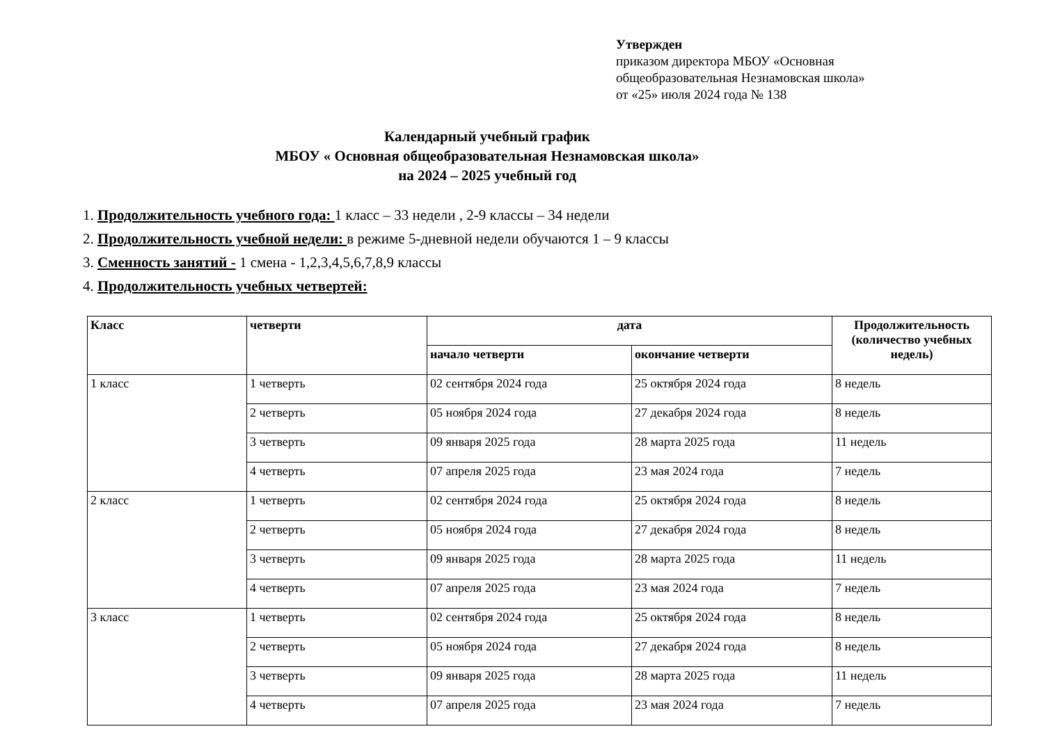Утвержден
приказом директора МБОУ «Основная
общеобразовательная Незнамовская школа»
от «25» июля 2024 года № 138
Календарный учебный график
МБОУ « Основная общеобразовательная Незнамовская школа»
на 2024 – 2025 учебный год
1. Продолжительность учебного года: 1 класс – 33 недели , 2-9 классы – 34 недели
2. Продолжительность учебной недели: в режиме 5-дневной недели обучаются 1 – 9 классы
3. Сменность занятий - 1 смена - 1,2,3,4,5,6,7,8,9 классы
4. Продолжительность учебных четвертей:
| Класс | четверти | дата | | Продолжительность (количество учебных недель) |
| --- | --- | --- | --- | --- |
| | | начало четверти | окончание четверти | |
| 1 класс | 1 четверть | 02 сентября 2024 года | 25 октября 2024 года | 8 недель |
| | 2 четверть | 05 ноября 2024 года | 27 декабря 2024 года | 8 недель |
| | 3 четверть | 09 января 2025 года | 28 марта 2025 года | 11 недель |
| | 4 четверть | 07 апреля 2025 года | 23 мая 2024 года | 7 недель |
| 2 класс | 1 четверть | 02 сентября 2024 года | 25 октября 2024 года | 8 недель |
| | 2 четверть | 05 ноября 2024 года | 27 декабря 2024 года | 8 недель |
| | 3 четверть | 09 января 2025 года | 28 марта 2025 года | 11 недель |
| | 4 четверть | 07 апреля 2025 года | 23 мая 2024 года | 7 недель |
| 3 класс | 1 четверть | 02 сентября 2024 года | 25 октября 2024 года | 8 недель |
| | 2 четверть | 05 ноября 2024 года | 27 декабря 2024 года | 8 недель |
| | 3 четверть | 09 января 2025 года | 28 марта 2025 года | 11 недель |
| | 4 четверть | 07 апреля 2025 года | 23 мая 2024 года | 7 недель |